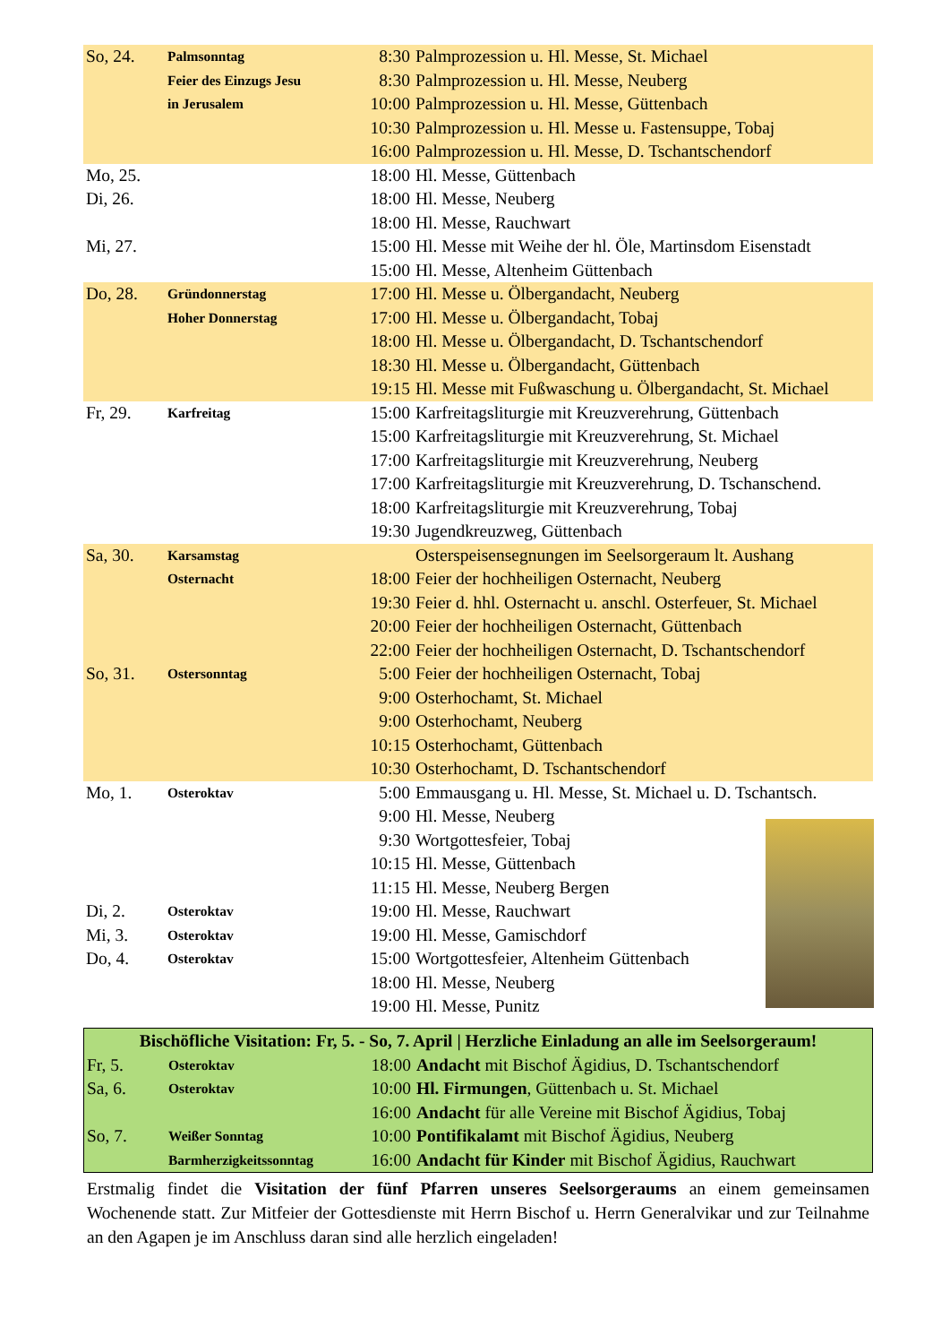| So, 24. | Palmsonntag | 8:30 | Palmprozession u. Hl. Messe, St. Michael |
| | Feier des Einzugs Jesu | 8:30 | Palmprozession u. Hl. Messe, Neuberg |
| | in Jerusalem | 10:00 | Palmprozession u. Hl. Messe, Güttenbach |
| | | 10:30 | Palmprozession u. Hl. Messe u. Fastensuppe, Tobaj |
| | | 16:00 | Palmprozession u. Hl. Messe, D. Tschantschendorf |
| Mo, 25. | | 18:00 | Hl. Messe, Güttenbach |
| Di, 26. | | 18:00 | Hl. Messe, Neuberg |
| | | 18:00 | Hl. Messe, Rauchwart |
| Mi, 27. | | 15:00 | Hl. Messe mit Weihe der hl. Öle, Martinsdom Eisenstadt |
| | | 15:00 | Hl. Messe, Altenheim Güttenbach |
| Do, 28. | Gründonnerstag | 17:00 | Hl. Messe u. Ölbergandacht, Neuberg |
| | Hoher Donnerstag | 17:00 | Hl. Messe u. Ölbergandacht, Tobaj |
| | | 18:00 | Hl. Messe u. Ölbergandacht, D. Tschantschendorf |
| | | 18:30 | Hl. Messe u. Ölbergandacht, Güttenbach |
| | | 19:15 | Hl. Messe mit Fußwaschung u. Ölbergandacht, St. Michael |
| Fr, 29. | Karfreitag | 15:00 | Karfreitagsliturgie mit Kreuzverehrung, Güttenbach |
| | | 15:00 | Karfreitagsliturgie mit Kreuzverehrung, St. Michael |
| | | 17:00 | Karfreitagsliturgie mit Kreuzverehrung, Neuberg |
| | | 17:00 | Karfreitagsliturgie mit Kreuzverehrung, D. Tschanschend. |
| | | 18:00 | Karfreitagsliturgie mit Kreuzverehrung, Tobaj |
| | | 19:30 | Jugendkreuzweg, Güttenbach |
| Sa, 30. | Karsamstag | | Osterspeisensegnungen im Seelsorgeraum lt. Aushang |
| | Osternacht | 18:00 | Feier der hochheiligen Osternacht, Neuberg |
| | | 19:30 | Feier d. hhl. Osternacht u. anschl. Osterfeuer, St. Michael |
| | | 20:00 | Feier der hochheiligen Osternacht, Güttenbach |
| | | 22:00 | Feier der hochheiligen Osternacht, D. Tschantschendorf |
| So, 31. | Ostersonntag | 5:00 | Feier der hochheiligen Osternacht, Tobaj |
| | | 9:00 | Osterhochamt, St. Michael |
| | | 9:00 | Osterhochamt, Neuberg |
| | | 10:15 | Osterhochamt, Güttenbach |
| | | 10:30 | Osterhochamt, D. Tschantschendorf |
| Mo, 1. | Osteroktav | 5:00 | Emmausgang u. Hl. Messe, St. Michael u. D. Tschantsch. |
| | | 9:00 | Hl. Messe, Neuberg |
| | | 9:30 | Wortgottesfeier, Tobaj |
| | | 10:15 | Hl. Messe, Güttenbach |
| | | 11:15 | Hl. Messe, Neuberg Bergen |
| Di, 2. | Osteroktav | 19:00 | Hl. Messe, Rauchwart |
| Mi, 3. | Osteroktav | 19:00 | Hl. Messe, Gamischdorf |
| Do, 4. | Osteroktav | 15:00 | Wortgottesfeier, Altenheim Güttenbach |
| | | 18:00 | Hl. Messe, Neuberg |
| | | 19:00 | Hl. Messe, Punitz |
| Bischöfliche Visitation: Fr, 5. - So, 7. April / Herzliche Einladung an alle im Seelsorgeraum! | | | |
| --- | --- | --- | --- |
| Fr, 5. | Osteroktav | 18:00 | Andacht mit Bischof Ägidius, D. Tschantschendorf |
| Sa, 6. | Osteroktav | 10:00 | Hl. Firmungen , Güttenbach u. St. Michael |
| | | 16:00 | Andacht für alle Vereine mit Bischof Ägidius, Tobaj |
| So, 7. | Weißer Sonntag | 10:00 | Pontifikalamt mit Bischof Ägidius, Neuberg |
| | Barmherzigkeitssonntag | 16:00 | Andacht für Kinder mit Bischof Ägidius, Rauchwart |
Erstmalig findet die Visitation der fünf Pfarren unseres Seelsorgeraums an einem gemeinsamen Wochenende statt. Zur Mitfeier der Gottesdienste mit Herrn Bischof u. Herrn Generalvikar und zur Teilnahme an den Agapen je im Anschluss daran sind alle herzlich eingeladen!